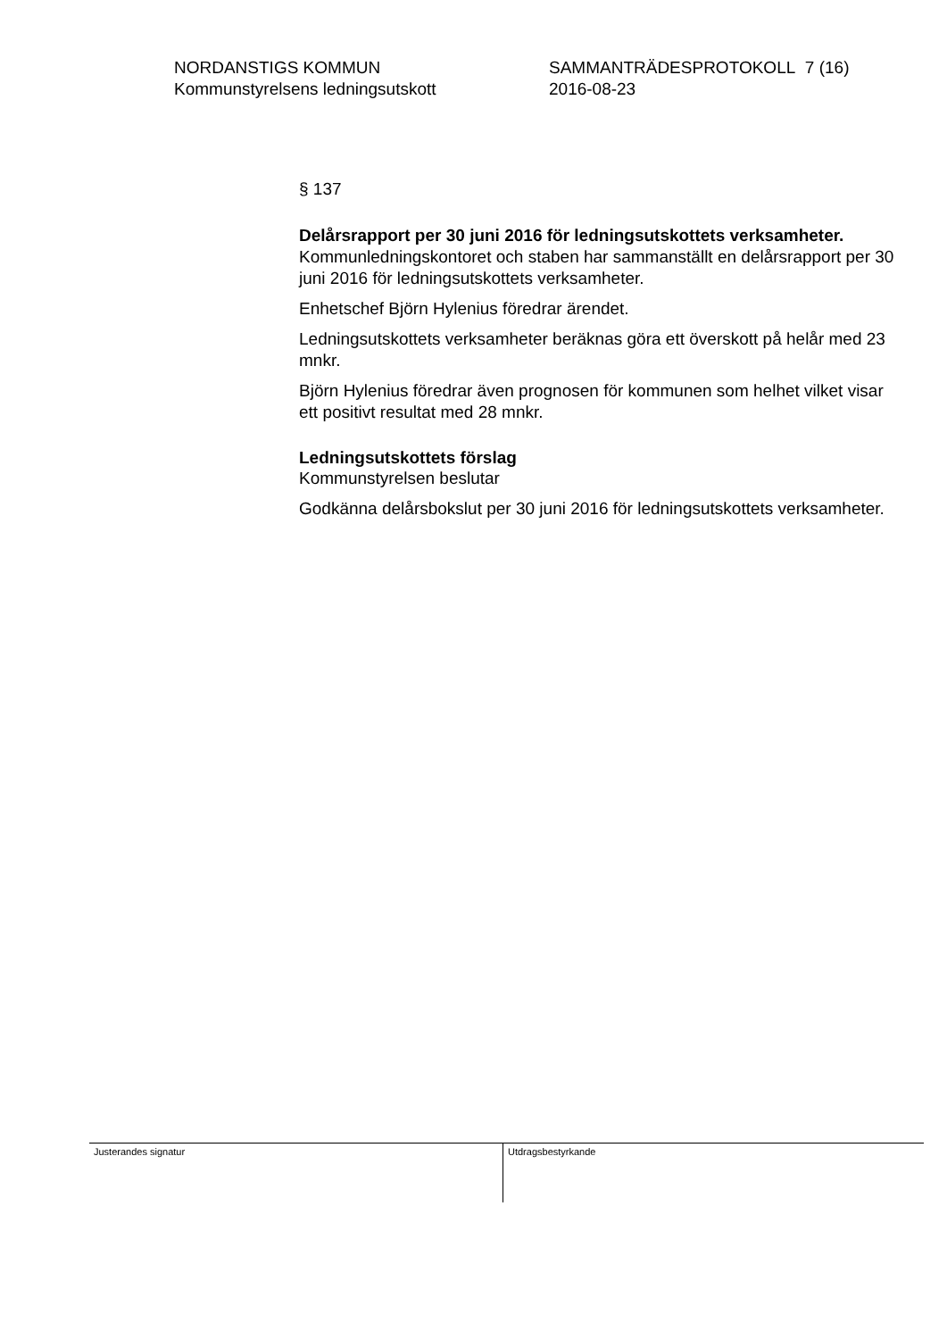NORDANSTIGS KOMMUN
Kommunstyrelsens ledningsutskott
SAMMANTRÄDESPROTOKOLL 7 (16)
2016-08-23
§ 137
Delårsrapport per 30 juni 2016 för ledningsutskottets verksamheter.
Kommunledningskontoret och staben har sammanställt en delårsrapport per 30 juni 2016 för ledningsutskottets verksamheter.
Enhetschef Björn Hylenius föredrar ärendet.
Ledningsutskottets verksamheter beräknas göra ett överskott på helår med 23 mnkr.
Björn Hylenius föredrar även prognosen för kommunen som helhet vilket visar ett positivt resultat med 28 mnkr.
Ledningsutskottets förslag
Kommunstyrelsen beslutar
Godkänna delårsbokslut per 30 juni 2016 för ledningsutskottets verksamheter.
Justerandes signatur Utdragsbestyrkande